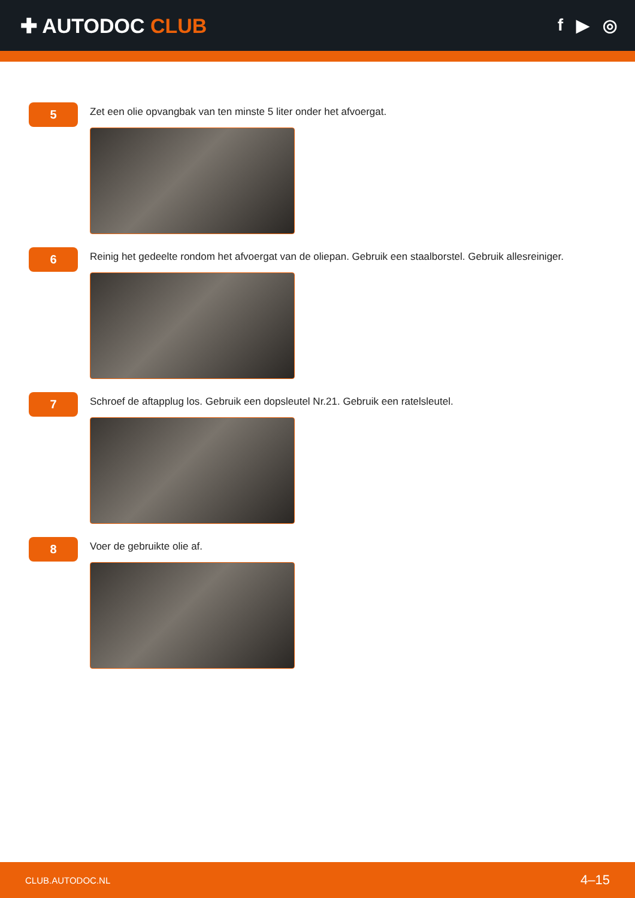✚ AUTODOC CLUB
f ▶ ◎
5
Zet een olie opvangbak van ten minste 5 liter onder het afvoergat.
6
Reinig het gedeelte rondom het afvoergat van de oliepan. Gebruik een staalborstel. Gebruik allesreiniger.
7
Schroef de aftapplug los. Gebruik een dopsleutel Nr.21. Gebruik een ratelsleutel.
8
Voer de gebruikte olie af.
CLUB.AUTODOC.NL 4–15